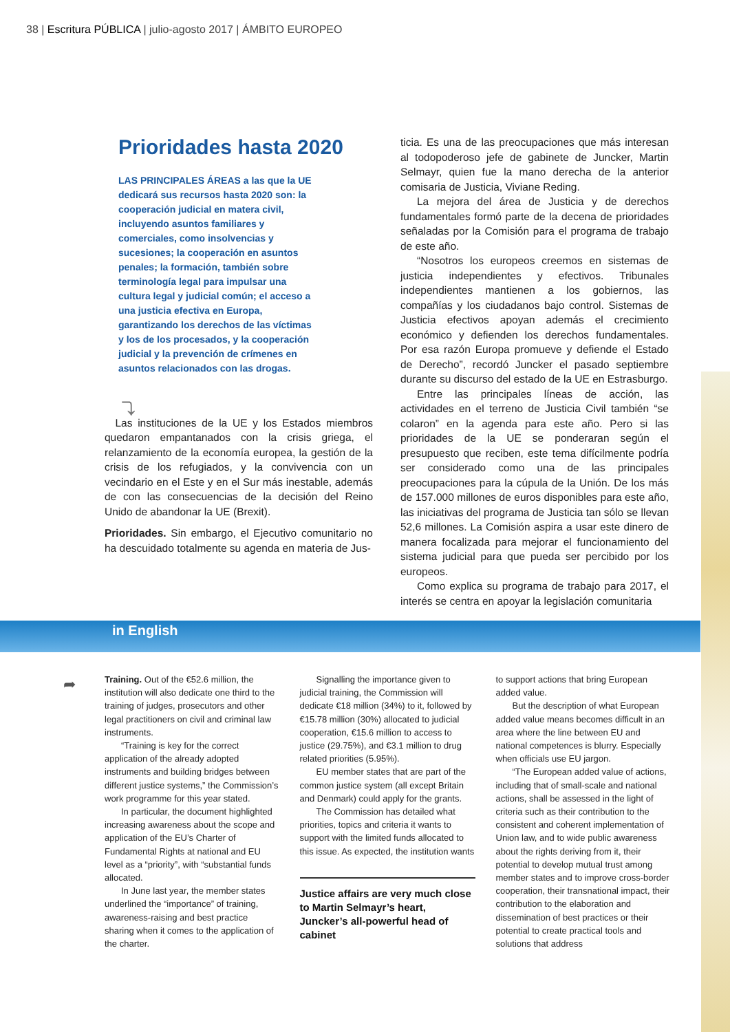38 | Escritura PÚBLICA | julio-agosto 2017 | ÁMBITO EUROPEO
Prioridades hasta 2020
LAS PRINCIPALES ÁREAS a las que la UE dedicará sus recursos hasta 2020 son: la cooperación judicial en matera civil, incluyendo asuntos familiares y comerciales, como insolvencias y sucesiones; la cooperación en asuntos penales; la formación, también sobre terminología legal para impulsar una cultura legal y judicial común; el acceso a una justicia efectiva en Europa, garantizando los derechos de las víctimas y los de los procesados, y la cooperación judicial y la prevención de crímenes en asuntos relacionados con las drogas.
⤵
Las instituciones de la UE y los Estados miembros quedaron empantanados con la crisis griega, el relanzamiento de la economía europea, la gestión de la crisis de los refugiados, y la convivencia con un vecindario en el Este y en el Sur más inestable, además de con las consecuencias de la decisión del Reino Unido de abandonar la UE (Brexit).
Prioridades. Sin embargo, el Ejecutivo comunitario no ha descuidado totalmente su agenda en materia de Jus-
ticia. Es una de las preocupaciones que más interesan al todopoderoso jefe de gabinete de Juncker, Martin Selmayr, quien fue la mano derecha de la anterior comisaria de Justicia, Viviane Reding.
La mejora del área de Justicia y de derechos fundamentales formó parte de la decena de prioridades señaladas por la Comisión para el programa de trabajo de este año.
“Nosotros los europeos creemos en sistemas de justicia independientes y efectivos. Tribunales independientes mantienen a los gobiernos, las compañías y los ciudadanos bajo control. Sistemas de Justicia efectivos apoyan además el crecimiento económico y defienden los derechos fundamentales. Por esa razón Europa promueve y defiende el Estado de Derecho”, recordó Juncker el pasado septiembre durante su discurso del estado de la UE en Estrasburgo.
Entre las principales líneas de acción, las actividades en el terreno de Justicia Civil también “se colaron” en la agenda para este año. Pero si las prioridades de la UE se ponderaran según el presupuesto que reciben, este tema difícilmente podría ser considerado como una de las principales preocupaciones para la cúpula de la Unión. De los más de 157.000 millones de euros disponibles para este año, las iniciativas del programa de Justicia tan sólo se llevan 52,6 millones. La Comisión aspira a usar este dinero de manera focalizada para mejorar el funcionamiento del sistema judicial para que pueda ser percibido por los europeos.
Como explica su programa de trabajo para 2017, el interés se centra en apoyar la legislación comunitaria
in English
➦
Training. Out of the €52.6 million, the institution will also dedicate one third to the training of judges, prosecutors and other legal practitioners on civil and criminal law instruments.
“Training is key for the correct application of the already adopted instruments and building bridges between different justice systems,” the Commission’s work programme for this year stated.
In particular, the document highlighted increasing awareness about the scope and application of the EU’s Charter of Fundamental Rights at national and EU level as a “priority”, with “substantial funds allocated.
In June last year, the member states underlined the “importance” of training, awareness-raising and best practice sharing when it comes to the application of the charter.
Signalling the importance given to judicial training, the Commission will dedicate €18 million (34%) to it, followed by €15.78 million (30%) allocated to judicial cooperation, €15.6 million to access to justice (29.75%), and €3.1 million to drug related priorities (5.95%).
EU member states that are part of the common justice system (all except Britain and Denmark) could apply for the grants.
The Commission has detailed what priorities, topics and criteria it wants to support with the limited funds allocated to this issue. As expected, the institution wants
Justice affairs are very much close to Martin Selmayr’s heart, Juncker’s all-powerful head of cabinet
to support actions that bring European added value.
But the description of what European added value means becomes difficult in an area where the line between EU and national competences is blurry. Especially when officials use EU jargon.
“The European added value of actions, including that of small-scale and national actions, shall be assessed in the light of criteria such as their contribution to the consistent and coherent implementation of Union law, and to wide public awareness about the rights deriving from it, their potential to develop mutual trust among member states and to improve cross-border cooperation, their transnational impact, their contribution to the elaboration and dissemination of best practices or their potential to create practical tools and solutions that address